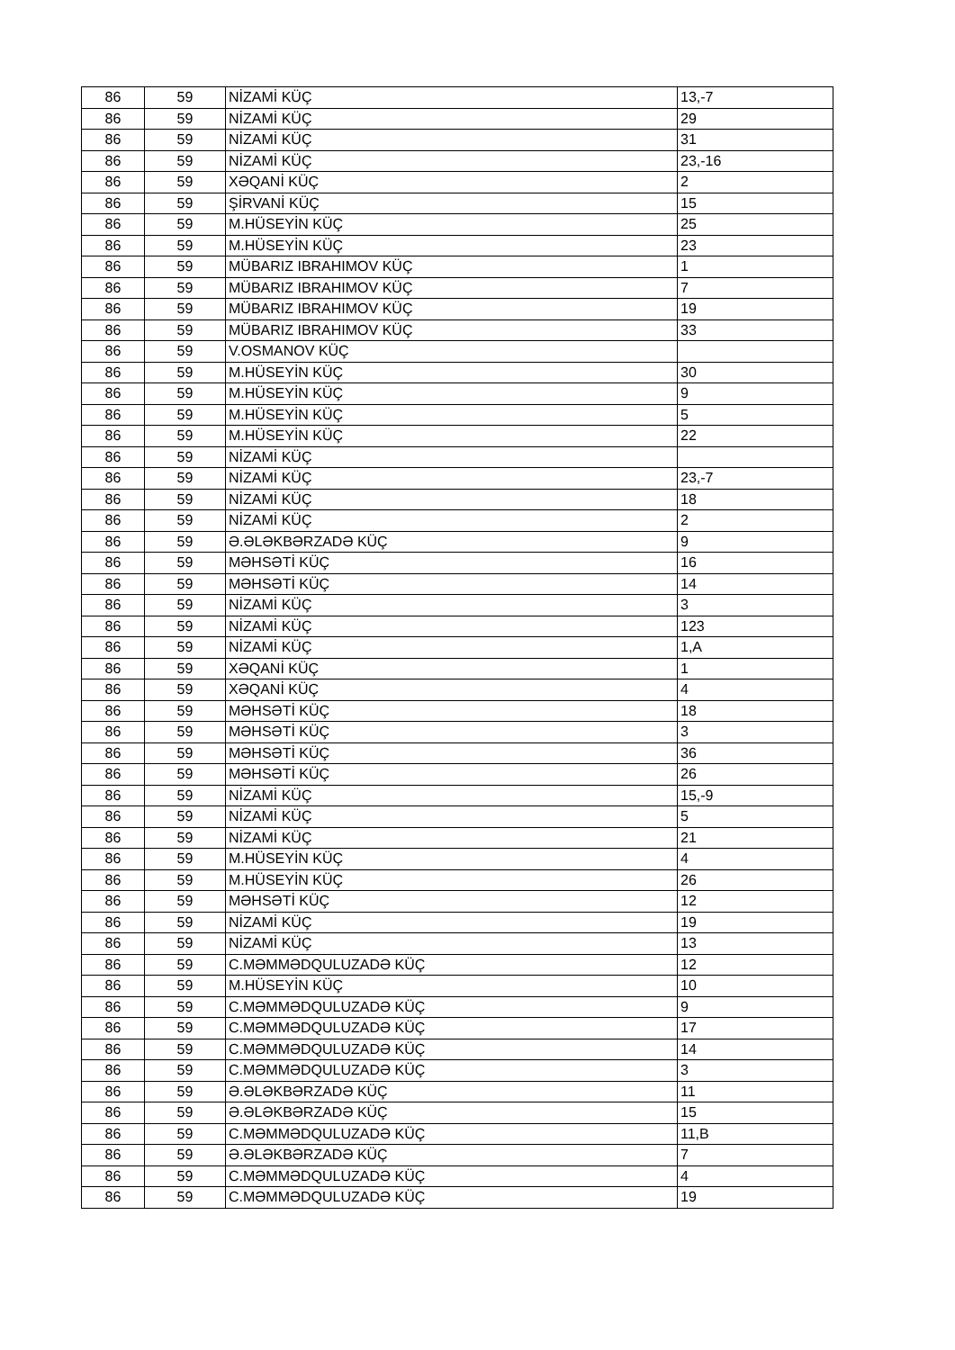| 86 | 59 | NİZAMİ KÜÇ | 13,-7 |
| 86 | 59 | NİZAMİ KÜÇ | 29 |
| 86 | 59 | NİZAMİ KÜÇ | 31 |
| 86 | 59 | NİZAMİ KÜÇ | 23,-16 |
| 86 | 59 | XƏQANİ KÜÇ | 2 |
| 86 | 59 | ŞİRVANİ KÜÇ | 15 |
| 86 | 59 | M.HÜSEYİN KÜÇ | 25 |
| 86 | 59 | M.HÜSEYİN KÜÇ | 23 |
| 86 | 59 | MÜBARIZ IBRAHIMOV KÜÇ | 1 |
| 86 | 59 | MÜBARIZ IBRAHIMOV KÜÇ | 7 |
| 86 | 59 | MÜBARIZ IBRAHIMOV KÜÇ | 19 |
| 86 | 59 | MÜBARIZ IBRAHIMOV KÜÇ | 33 |
| 86 | 59 | V.OSMANOV KÜÇ | |
| 86 | 59 | M.HÜSEYİN KÜÇ | 30 |
| 86 | 59 | M.HÜSEYİN KÜÇ | 9 |
| 86 | 59 | M.HÜSEYİN KÜÇ | 5 |
| 86 | 59 | M.HÜSEYİN KÜÇ | 22 |
| 86 | 59 | NİZAMİ KÜÇ | |
| 86 | 59 | NİZAMİ KÜÇ | 23,-7 |
| 86 | 59 | NİZAMİ KÜÇ | 18 |
| 86 | 59 | NİZAMİ KÜÇ | 2 |
| 86 | 59 | Ə.ƏLƏKBƏRZADƏ KÜÇ | 9 |
| 86 | 59 | MƏHSƏTİ KÜÇ | 16 |
| 86 | 59 | MƏHSƏTİ KÜÇ | 14 |
| 86 | 59 | NİZAMİ KÜÇ | 3 |
| 86 | 59 | NİZAMİ KÜÇ | 123 |
| 86 | 59 | NİZAMİ KÜÇ | 1,A |
| 86 | 59 | XƏQANİ KÜÇ | 1 |
| 86 | 59 | XƏQANİ KÜÇ | 4 |
| 86 | 59 | MƏHSƏTİ KÜÇ | 18 |
| 86 | 59 | MƏHSƏTİ KÜÇ | 3 |
| 86 | 59 | MƏHSƏTİ KÜÇ | 36 |
| 86 | 59 | MƏHSƏTİ KÜÇ | 26 |
| 86 | 59 | NİZAMİ KÜÇ | 15,-9 |
| 86 | 59 | NİZAMİ KÜÇ | 5 |
| 86 | 59 | NİZAMİ KÜÇ | 21 |
| 86 | 59 | M.HÜSEYİN KÜÇ | 4 |
| 86 | 59 | M.HÜSEYİN KÜÇ | 26 |
| 86 | 59 | MƏHSƏTİ KÜÇ | 12 |
| 86 | 59 | NİZAMİ KÜÇ | 19 |
| 86 | 59 | NİZAMİ KÜÇ | 13 |
| 86 | 59 | C.MƏMMƏDQULUZADƏ KÜÇ | 12 |
| 86 | 59 | M.HÜSEYİN KÜÇ | 10 |
| 86 | 59 | C.MƏMMƏDQULUZADƏ KÜÇ | 9 |
| 86 | 59 | C.MƏMMƏDQULUZADƏ KÜÇ | 17 |
| 86 | 59 | C.MƏMMƏDQULUZADƏ KÜÇ | 14 |
| 86 | 59 | C.MƏMMƏDQULUZADƏ KÜÇ | 3 |
| 86 | 59 | Ə.ƏLƏKBƏRZADƏ KÜÇ | 11 |
| 86 | 59 | Ə.ƏLƏKBƏRZADƏ KÜÇ | 15 |
| 86 | 59 | C.MƏMMƏDQULUZADƏ KÜÇ | 11,B |
| 86 | 59 | Ə.ƏLƏKBƏRZADƏ KÜÇ | 7 |
| 86 | 59 | C.MƏMMƏDQULUZADƏ KÜÇ | 4 |
| 86 | 59 | C.MƏMMƏDQULUZADƏ KÜÇ | 19 |